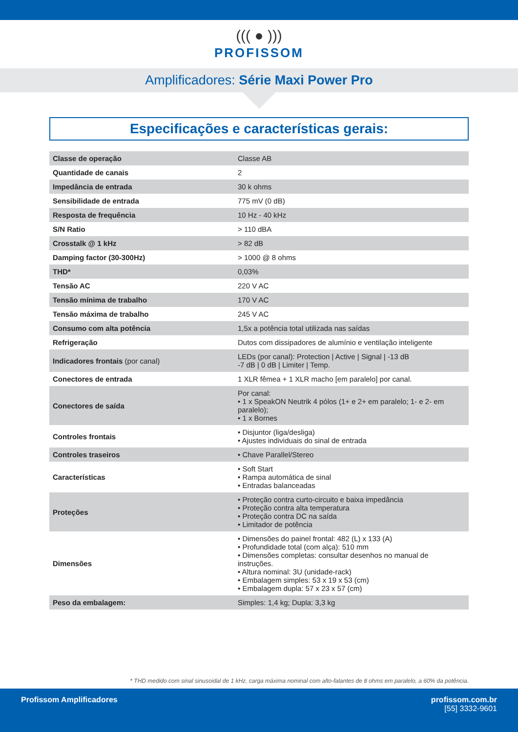((( ● )))
PROFISSOM
Amplificadores: Série Maxi Power Pro
Especificações e características gerais:
| Classe de operação | Classe AB |
| Quantidade de canais | 2 |
| Impedância de entrada | 30 k ohms |
| Sensibilidade de entrada | 775 mV (0 dB) |
| Resposta de frequência | 10 Hz - 40 kHz |
| S/N Ratio | > 110 dBA |
| Crosstalk @ 1 kHz | > 82 dB |
| Damping factor (30-300Hz) | > 1000 @ 8 ohms |
| THD* | 0,03% |
| Tensão AC | 220 V AC |
| Tensão mínima de trabalho | 170 V AC |
| Tensão máxima de trabalho | 245 V AC |
| Consumo com alta potência | 1,5x a potência total utilizada nas saídas |
| Refrigeração | Dutos com dissipadores de alumínio e ventilação inteligente |
| Indicadores frontais (por canal) | LEDs (por canal): Protection / Active / Signal / -13 dB -7 dB / 0 dB / Limiter / Temp. |
| Conectores de entrada | 1 XLR fêmea + 1 XLR macho [em paralelo] por canal. |
| Conectores de saída | Por canal: • 1 x SpeakON Neutrik 4 pólos (1+ e 2+ em paralelo; 1- e 2- em paralelo); • 1 x Bornes |
| Controles frontais | • Disjuntor (liga/desliga) • Ajustes individuais do sinal de entrada |
| Controles traseiros | • Chave Parallel/Stereo |
| Características | • Soft Start • Rampa automática de sinal • Entradas balanceadas |
| Proteções | • Proteção contra curto-circuito e baixa impedância • Proteção contra alta temperatura • Proteção contra DC na saída • Limitador de potência |
| Dimensões | • Dimensões do painel frontal: 482 (L) x 133 (A) • Profundidade total (com alça): 510 mm • Dimensões completas: consultar desenhos no manual de instruções. • Altura nominal: 3U (unidade-rack) • Embalagem simples: 53 x 19 x 53 (cm) • Embalagem dupla: 57 x 23 x 57 (cm) |
| Peso da embalagem: | Simples: 1,4 kg; Dupla: 3,3 kg |
* THD medido com sinal sinusoidal de 1 kHz, carga máxima nominal com alto-falantes de 8 ohms em paralelo, a 60% da potência.
Profissom Amplificadores profissom.com.br
[55] 3332-9601